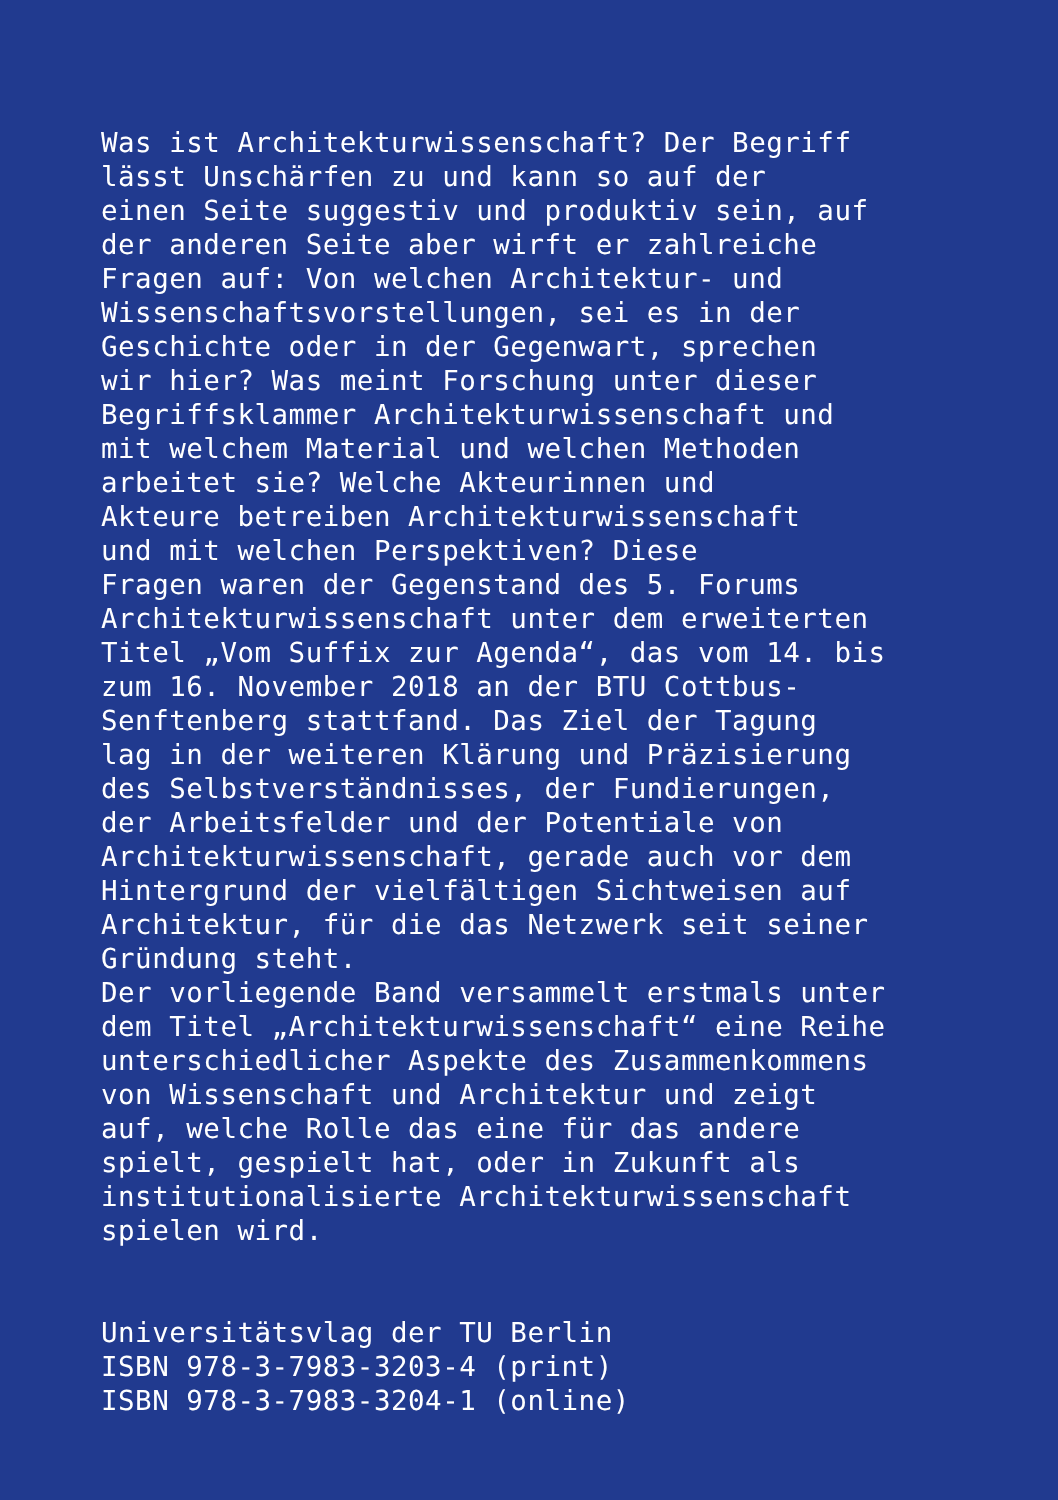Was ist Architekturwissenschaft? Der Begriff
lässt Unschärfen zu und kann so auf der
einen Seite suggestiv und produktiv sein, auf
der anderen Seite aber wirft er zahlreiche
Fragen auf: Von welchen Architektur- und
Wissenschaftsvorstellungen, sei es in der
Geschichte oder in der Gegenwart, sprechen
wir hier? Was meint Forschung unter dieser
Begriffsklammer Architekturwissenschaft und
mit welchem Material und welchen Methoden
arbeitet sie? Welche Akteurinnen und
Akteure betreiben Architekturwissenschaft
und mit welchen Perspektiven? Diese
Fragen waren der Gegenstand des 5. Forums
Architekturwissenschaft unter dem erweiterten
Titel „Vom Suffix zur Agenda“, das vom 14. bis
zum 16. November 2018 an der BTU Cottbus-
Senftenberg stattfand. Das Ziel der Tagung
lag in der weiteren Klärung und Präzisierung
des Selbstverständnisses, der Fundierungen,
der Arbeitsfelder und der Potentiale von
Architekturwissenschaft, gerade auch vor dem
Hintergrund der vielfältigen Sichtweisen auf
Architektur, für die das Netzwerk seit seiner
Gründung steht.
Der vorliegende Band versammelt erstmals unter
dem Titel „Architekturwissenschaft“ eine Reihe
unterschiedlicher Aspekte des Zusammenkommens
von Wissenschaft und Architektur und zeigt
auf, welche Rolle das eine für das andere
spielt, gespielt hat, oder in Zukunft als
institutionalisierte Architekturwissenschaft
spielen wird.
Universitätsvlag der TU Berlin
ISBN 978-3-7983-3203-4 (print)
ISBN 978-3-7983-3204-1 (online)